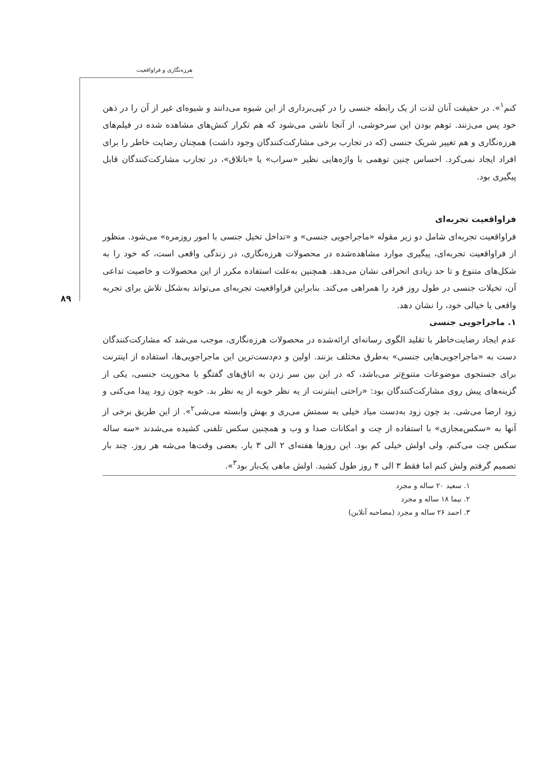هرزه‌نگاری و فراواقعیت
۸۹
کنم<sup>۱</sup>». در حقیقت آنان لذت از یک رابطه جنسی را در کپی‌برداری از این شیوه می‌دانند و شیوه‌ای غیر از آن را در ذهن خود پس می‌زنند. توهم بودن این سرخوشی، از آنجا ناشی می‌شود که هم تکرار کنش‌های مشاهده شده در فیلم‌های هرزه‌نگاری و هم تغییر شریک جنسی (که در تجارب برخی مشارکت‌کنندگان وجود داشت) همچنان رضایت خاطر را برای افراد ایجاد نمی‌کرد. احساس چنین توهمی با واژه‌هایی نظیر «سراب» یا «باتلاق»، در تجارب مشارکت‌کنندگان قابل پیگیری بود.
فراواقعیت تجربه‌ای
فراواقعیت تجربه‌ای شامل دو زیر مقوله «ماجراجویی جنسی» و «تداخل تخیل جنسی با امور روزمره» می‌شود. منظور از فراواقعیت تجربه‌ای، پیگیری موارد مشاهده‌شده در محصولات هرزه‌نگاری، در زندگی واقعی است، که خود را به شکل‌های متنوع و تا حد زیادی انحرافی نشان می‌دهد. همچنین به‌علت استفاده مکرر از این محصولات و خاصیت تداعی آن، تخیلات جنسی در طول روز فرد را همراهی می‌کند. بنابراین فراواقعیت تجربه‌ای می‌تواند به‌شکل تلاش برای تجربه واقعی یا خیالی خود، را نشان دهد.
۱. ماجراجویی جنسی
عدم ایجاد رضایت‌خاطر با تقلید الگوی رسانه‌ای ارائه‌شده در محصولات هرزه‌نگاری، موجب می‌شد که مشارکت‌کنندگان دست به «ماجراجویی‌هایی جنسی» به‌طرق مختلف بزنند. اولین و دم‌دست‌ترین این ماجراجویی‌ها، استفاده از اینترنت برای جستجوی موضوعات متنوع‌تر می‌باشد، که در این بین سر زدن به اتاق‌های گفتگو با محوریت جنسی، یکی از گزینه‌های پیش روی مشارکت‌کنندگان بود: «راحتی اینترنت از یه نظر خوبه از یه نظر بد. خوبه چون زود پیدا می‌کنی و زود ارضا می‌شی. بد چون زود به‌دست میاد خیلی به سمتش می‌ری و بهش وابسته می‌شی<sup>۲</sup>». از این طریق برخی از آنها به «سکس‌مجازی» با استفاده از چت و امکانات صدا و وب و همچنین سکس تلفنی کشیده می‌شدند «سه ساله سکس چت می‌کنم. ولی اولش خیلی کم بود. این روزها هفته‌ای ۲ الی ۳ بار. بعضی وقت‌ها می‌شه هر روز. چند بار تصمیم گرفتم ولش کنم اما فقط ۳ الی ۴ روز طول کشید. اولش ماهی یک‌بار بود<sup>۳</sup>».
۱. سعید ۲۰ ساله و مجرد
۲. نیما ۱۸ ساله و مجرد
۳. احمد ۲۶ ساله و مجرد (مصاحبه آنلاین)